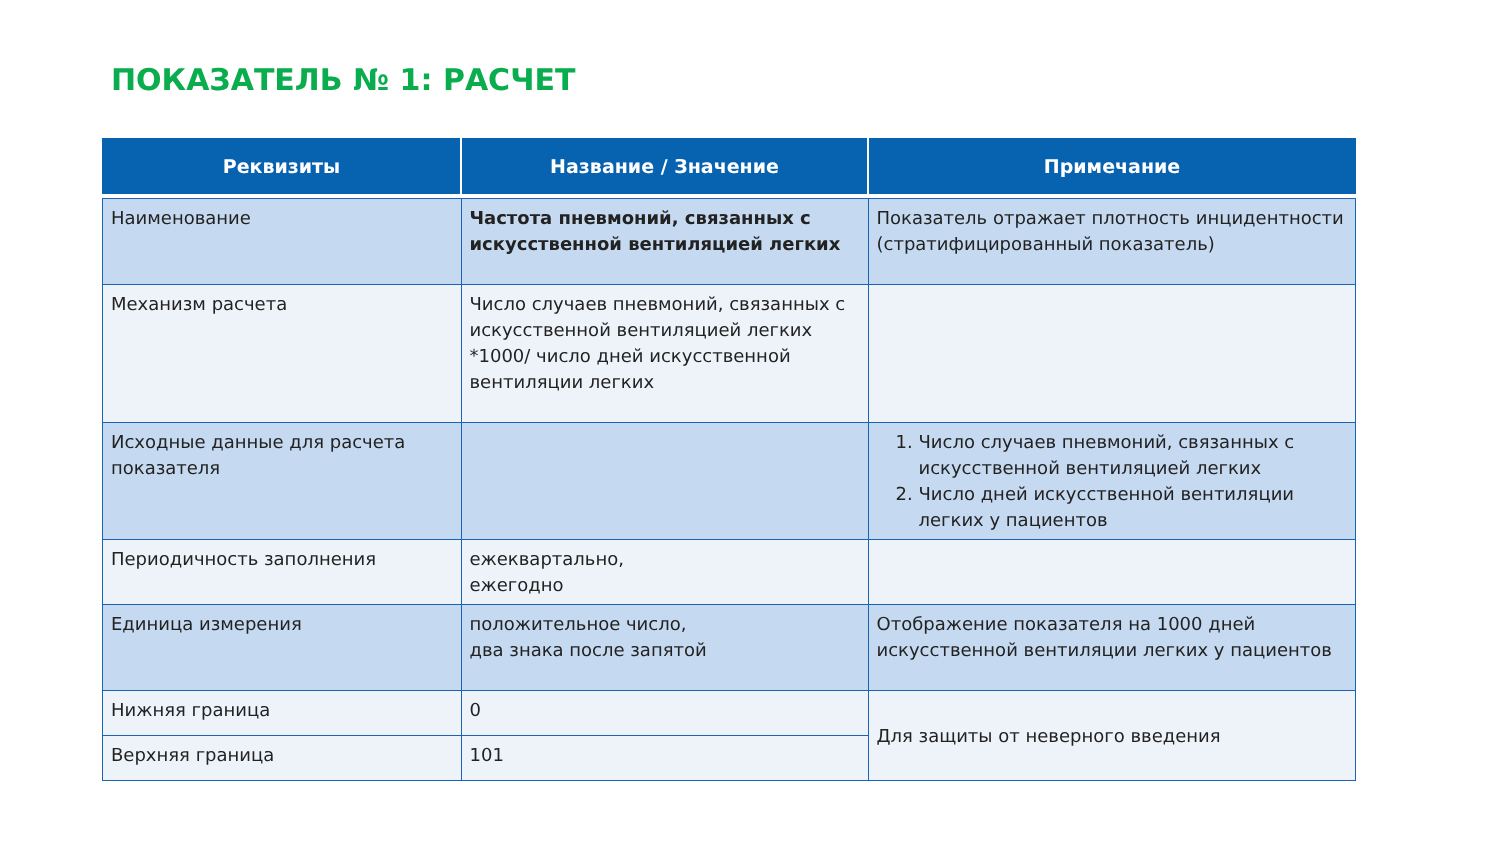ПОКАЗАТЕЛЬ № 1: РАСЧЕТ
| Реквизиты | Название / Значение | Примечание |
| --- | --- | --- |
| Наименование | Частота пневмоний, связанных с искусственной вентиляцией легких | Показатель отражает плотность инцидентности (стратифицированный показатель) |
| Механизм расчета | Число случаев пневмоний, связанных с искусственной вентиляцией легких *1000/ число дней искусственной вентиляции легких | |
| Исходные данные для расчета показателя | | 1. Число случаев пневмоний, связанных с искусственной вентиляцией легких 2. Число дней искусственной вентиляции легких у пациентов |
| Периодичность заполнения | ежеквартально, ежегодно | |
| Единица измерения | положительное число, два знака после запятой | Отображение показателя на 1000 дней искусственной вентиляции легких у пациентов |
| Нижняя граница | 0 | Для защиты от неверного введения |
| Верхняя граница | 101 | |